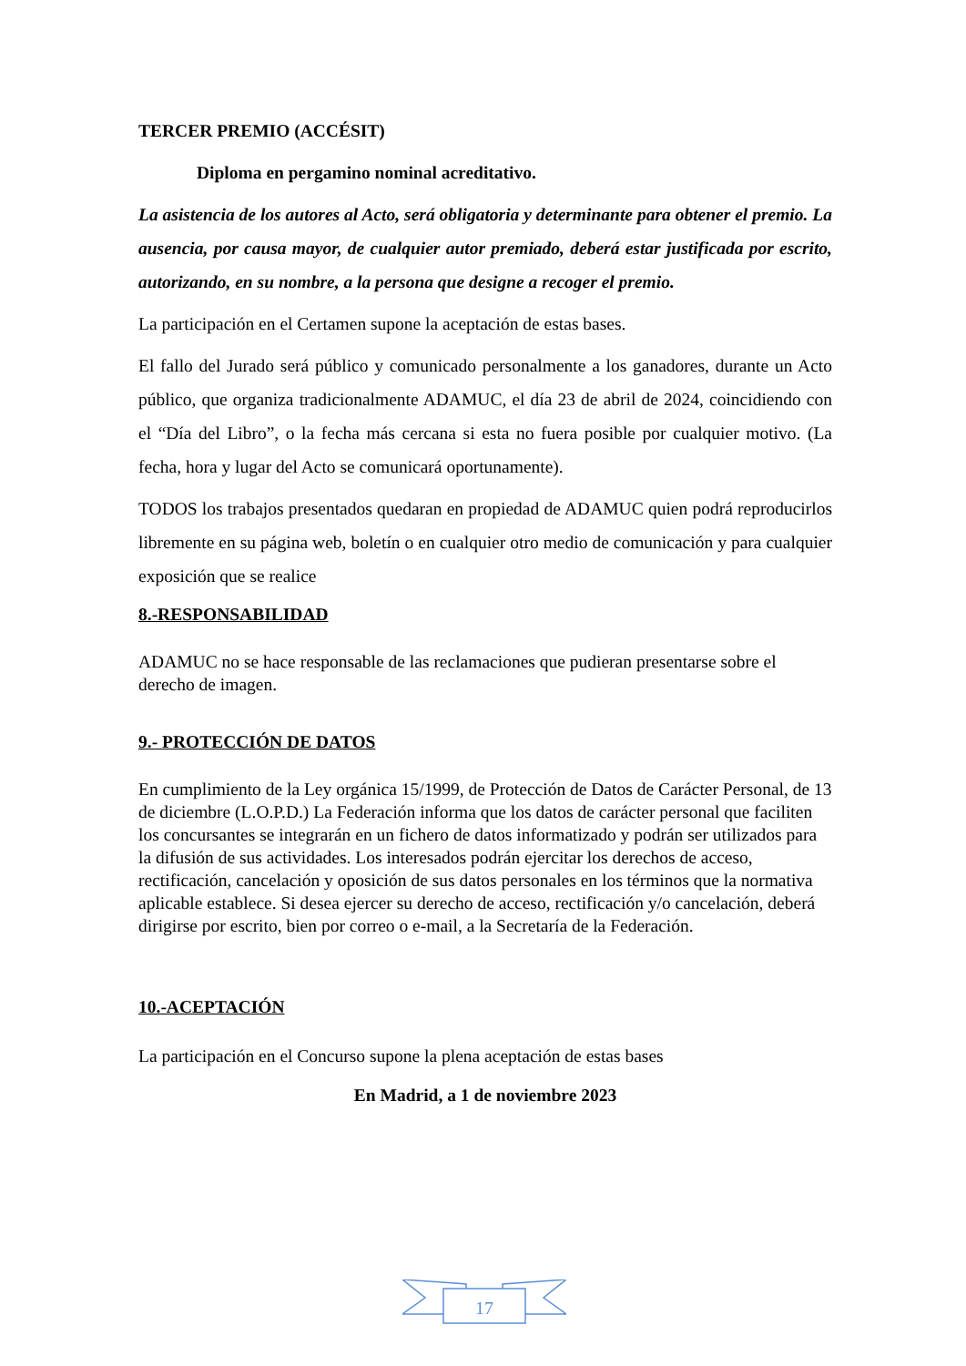TERCER PREMIO (ACCÉSIT)
Diploma en pergamino nominal acreditativo.
La asistencia de los autores al Acto, será obligatoria y determinante para obtener el premio. La ausencia, por causa mayor, de cualquier autor premiado, deberá estar justificada por escrito, autorizando, en su nombre, a la persona que designe a recoger el premio.
La participación en el Certamen supone la aceptación de estas bases.
El fallo del Jurado será público y comunicado personalmente a los ganadores, durante un Acto público, que organiza tradicionalmente ADAMUC, el día 23 de abril de 2024, coincidiendo con el “Día del Libro”, o la fecha más cercana si esta no fuera posible por cualquier motivo. (La fecha, hora y lugar del Acto se comunicará oportunamente).
TODOS los trabajos presentados quedaran en propiedad de ADAMUC quien podrá reproducirlos libremente en su página web, boletín o en cualquier otro medio de comunicación y para cualquier exposición que se realice
8.-RESPONSABILIDAD
ADAMUC no se hace responsable de las reclamaciones que pudieran presentarse sobre el derecho de imagen.
9.- PROTECCIÓN DE DATOS
En cumplimiento de la Ley orgánica 15/1999, de Protección de Datos de Carácter Personal, de 13 de diciembre (L.O.P.D.) La Federación informa que los datos de carácter personal que faciliten los concursantes se integrarán en un fichero de datos informatizado y podrán ser utilizados para la difusión de sus actividades. Los interesados podrán ejercitar los derechos de acceso, rectificación, cancelación y oposición de sus datos personales en los términos que la normativa aplicable establece. Si desea ejercer su derecho de acceso, rectificación y/o cancelación, deberá dirigirse por escrito, bien por correo o e-mail, a la Secretaría de la Federación.
10.-ACEPTACIÓN
La participación en el Concurso supone la plena aceptación de estas bases
En Madrid, a 1 de noviembre 2023
17